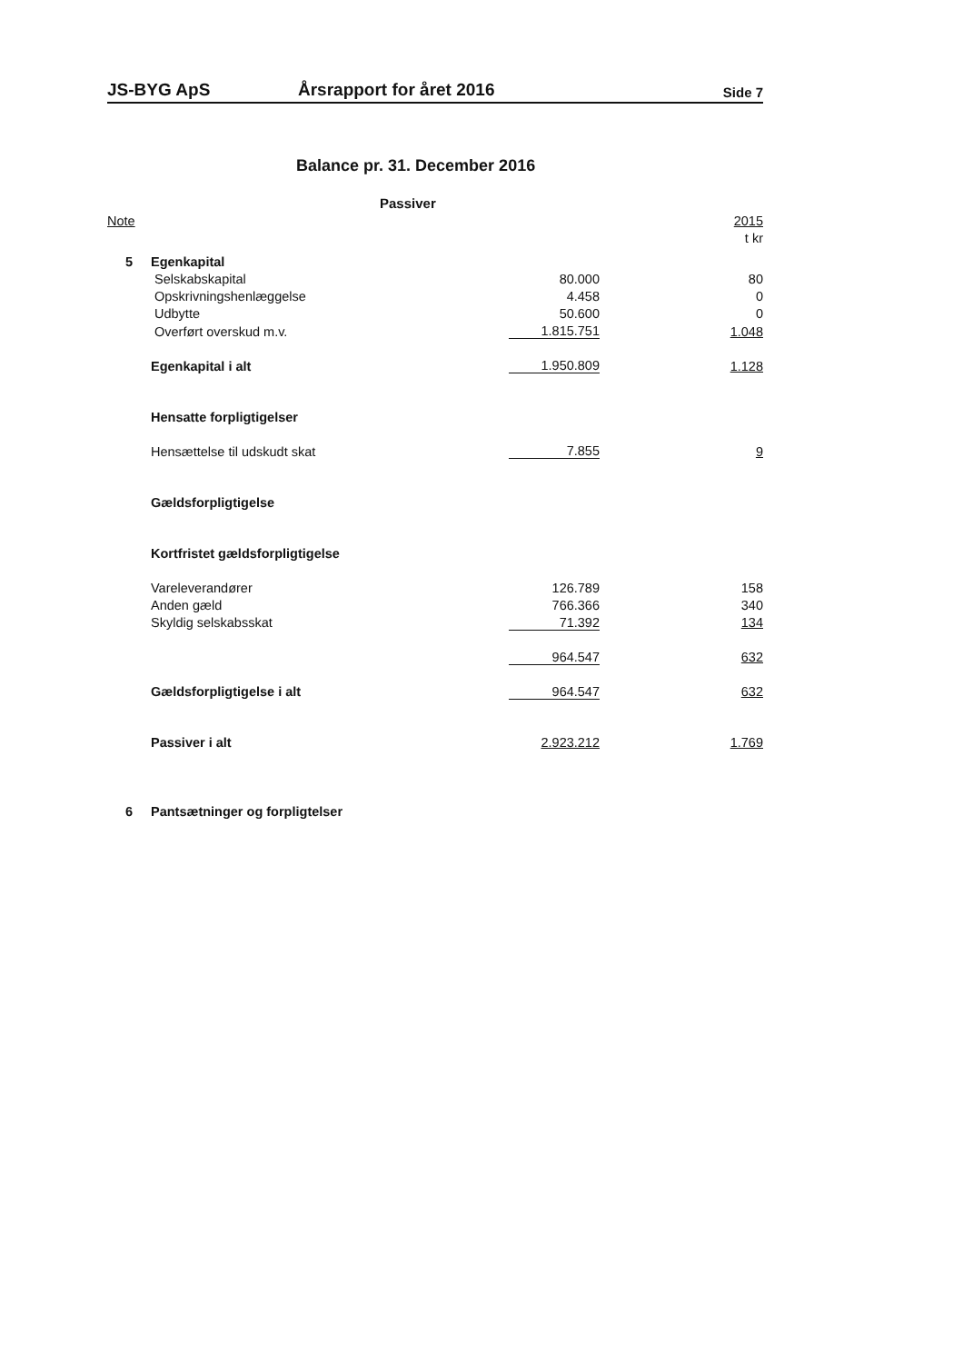JS-BYG ApS Årsrapport for året 2016 Side 7
Balance pr. 31. December 2016
Passiver
| Note | | | 2015 |
| | | | t kr |
| 5 | Egenkapital | | |
| | Selskabskapital | 80.000 | 80 |
| | Opskrivningshenlæggelse | 4.458 | 0 |
| | Udbytte | 50.600 | 0 |
| | Overført overskud m.v. | 1.815.751 | 1.048 |
| | Egenkapital i alt | 1.950.809 | 1.128 |
| | Hensatte forpligtigelser | | |
| | Hensættelse til udskudt skat | 7.855 | 9 |
| | Gældsforpligtigelse | | |
| | Kortfristet gældsforpligtigelse | | |
| | Vareleverandører | 126.789 | 158 |
| | Anden gæld | 766.366 | 340 |
| | Skyldig selskabsskat | 71.392 | 134 |
| | | 964.547 | 632 |
| | Gældsforpligtigelse i alt | 964.547 | 632 |
| | Passiver i alt | 2.923.212 | 1.769 |
| 6 | Pantsætninger og forpligtelser | | |